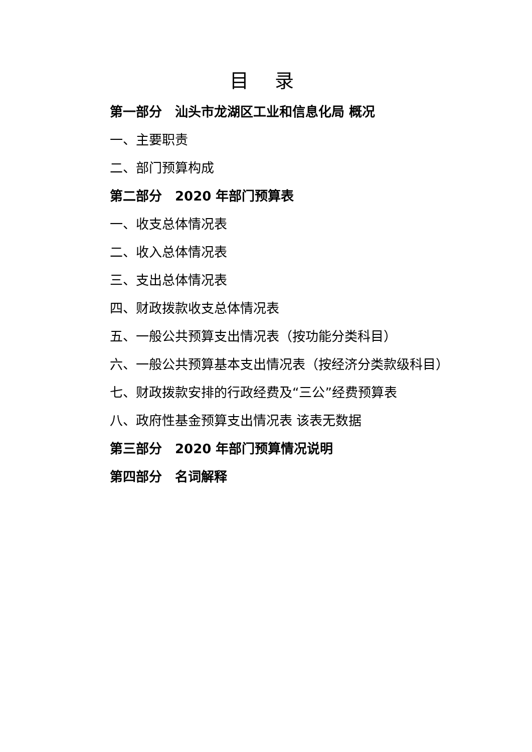目 录
第一部分　汕头市龙湖区工业和信息化局 概况
一、主要职责
二、部门预算构成
第二部分　2020 年部门预算表
一、收支总体情况表
二、收入总体情况表
三、支出总体情况表
四、财政拨款收支总体情况表
五、一般公共预算支出情况表（按功能分类科目）
六、一般公共预算基本支出情况表（按经济分类款级科目）
七、财政拨款安排的行政经费及“三公”经费预算表
八、政府性基金预算支出情况表 该表无数据
第三部分　2020 年部门预算情况说明
第四部分　名词解释